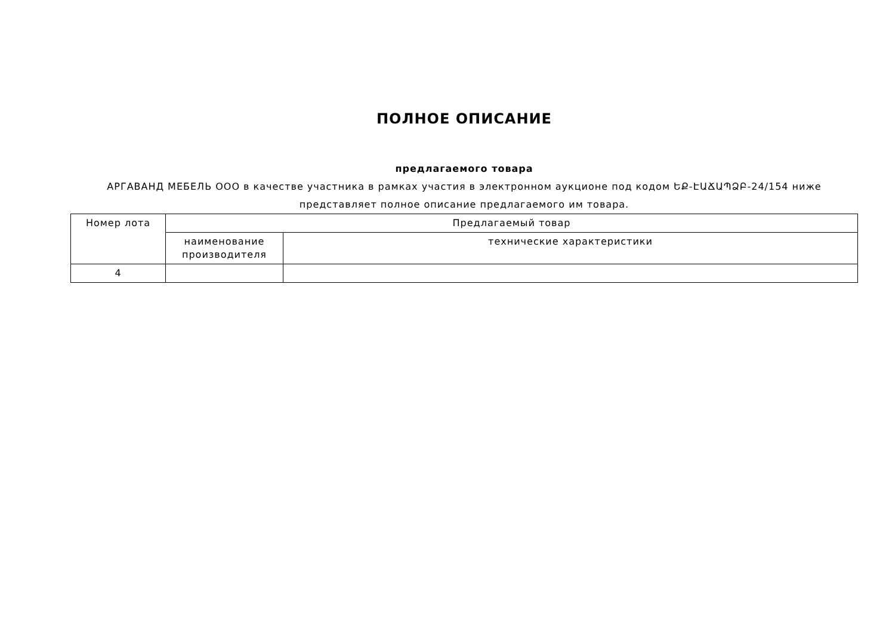ПОЛНОЕ ОПИСАНИЕ
предлагаемого товара
АРГАВАНД МЕБЕЛЬ ООО в качестве участника в рамках участия в электронном аукционе под кодом ԵՔ-ԷԱՃԱՊՁԲ-24/154 ниже представляет полное описание предлагаемого им товара.
| Номер лота | Предлагаемый товар | |
| --- | --- | --- |
| | наименование производителя | технические характеристики |
| 4 | | |